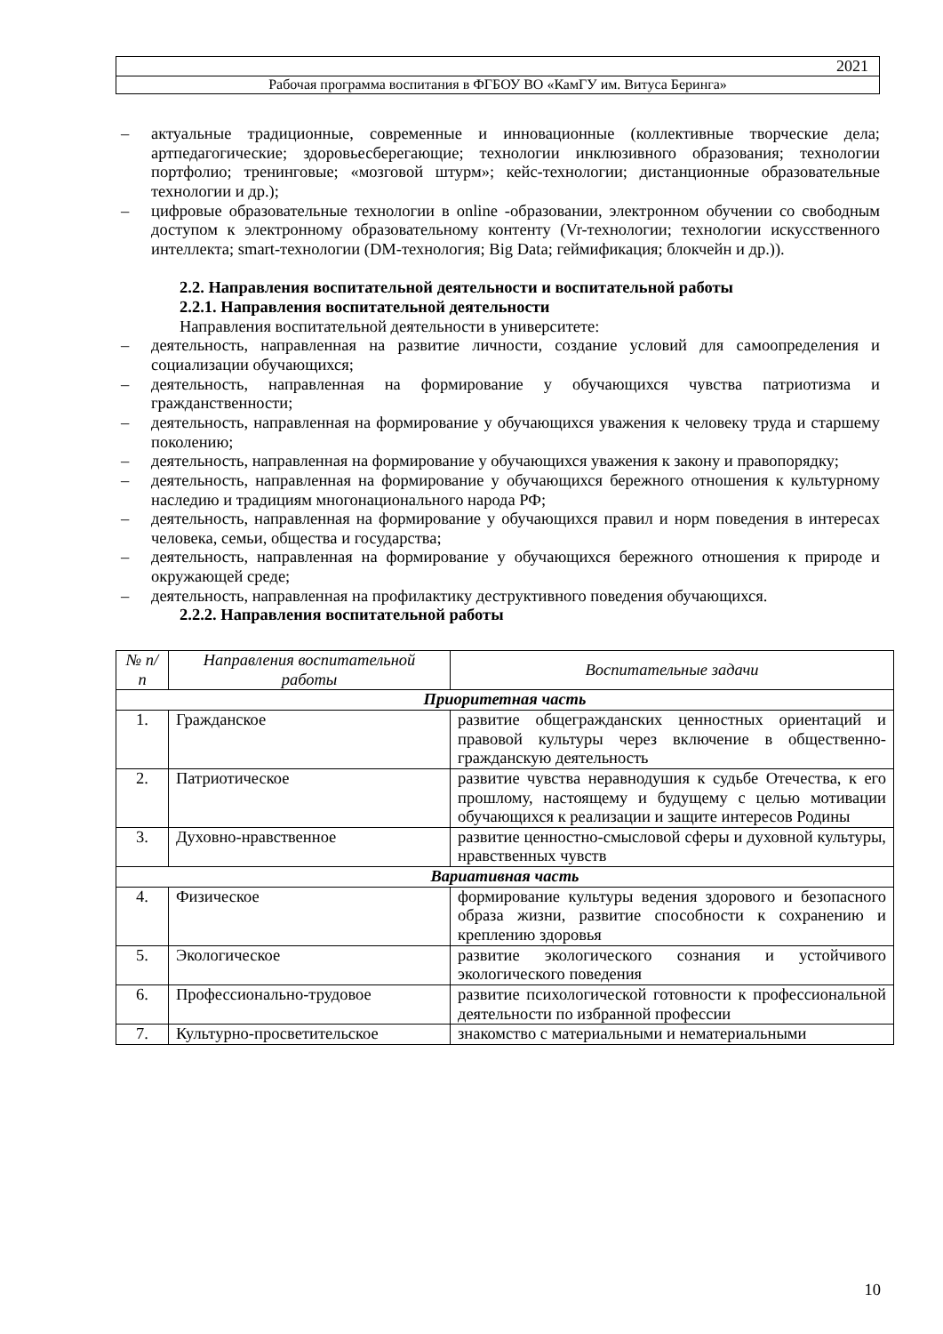2021
Рабочая программа воспитания в ФГБОУ ВО «КамГУ им. Витуса Беринга»
– актуальные традиционные, современные и инновационные (коллективные творческие дела; артпедагогические; здоровьесберегающие; технологии инклюзивного образования; технологии портфолио; тренинговые; «мозговой штурм»; кейс-технологии; дистанционные образовательные технологии и др.);
– цифровые образовательные технологии в online -образовании, электронном обучении со свободным доступом к электронному образовательному контенту (Vr-технологии; технологии искусственного интеллекта; smart-технологии (DM-технология; Big Data; геймификация; блокчейн и др.)).
2.2. Направления воспитательной деятельности и воспитательной работы
2.2.1. Направления воспитательной деятельности
Направления воспитательной деятельности в университете:
– деятельность, направленная на развитие личности, создание условий для самоопределения и социализации обучающихся;
– деятельность, направленная на формирование у обучающихся чувства патриотизма и гражданственности;
– деятельность, направленная на формирование у обучающихся уважения к человеку труда и старшему поколению;
– деятельность, направленная на формирование у обучающихся уважения к закону и правопорядку;
– деятельность, направленная на формирование у обучающихся бережного отношения к культурному наследию и традициям многонационального народа РФ;
– деятельность, направленная на формирование у обучающихся правил и норм поведения в интересах человека, семьи, общества и государства;
– деятельность, направленная на формирование у обучающихся бережного отношения к природе и окружающей среде;
– деятельность, направленная на профилактику деструктивного поведения обучающихся.
2.2.2. Направления воспитательной работы
| № п/п | Направления воспитательной работы | Воспитательные задачи |
| --- | --- | --- |
| Приоритетная часть | | |
| 1. | Гражданское | развитие общегражданских ценностных ориентаций и правовой культуры через включение в общественно-гражданскую деятельность |
| 2. | Патриотическое | развитие чувства неравнодушия к судьбе Отечества, к его прошлому, настоящему и будущему с целью мотивации обучающихся к реализации и защите интересов Родины |
| 3. | Духовно-нравственное | развитие ценностно-смысловой сферы и духовной культуры, нравственных чувств |
| Вариативная часть | | |
| 4. | Физическое | формирование культуры ведения здорового и безопасного образа жизни, развитие способности к сохранению и креплению здоровья |
| 5. | Экологическое | развитие экологического сознания и устойчивого экологического поведения |
| 6. | Профессионально-трудовое | развитие психологической готовности к профессиональной деятельности по избранной профессии |
| 7. | Культурно-просветительское | знакомство с материальными и нематериальными |
10